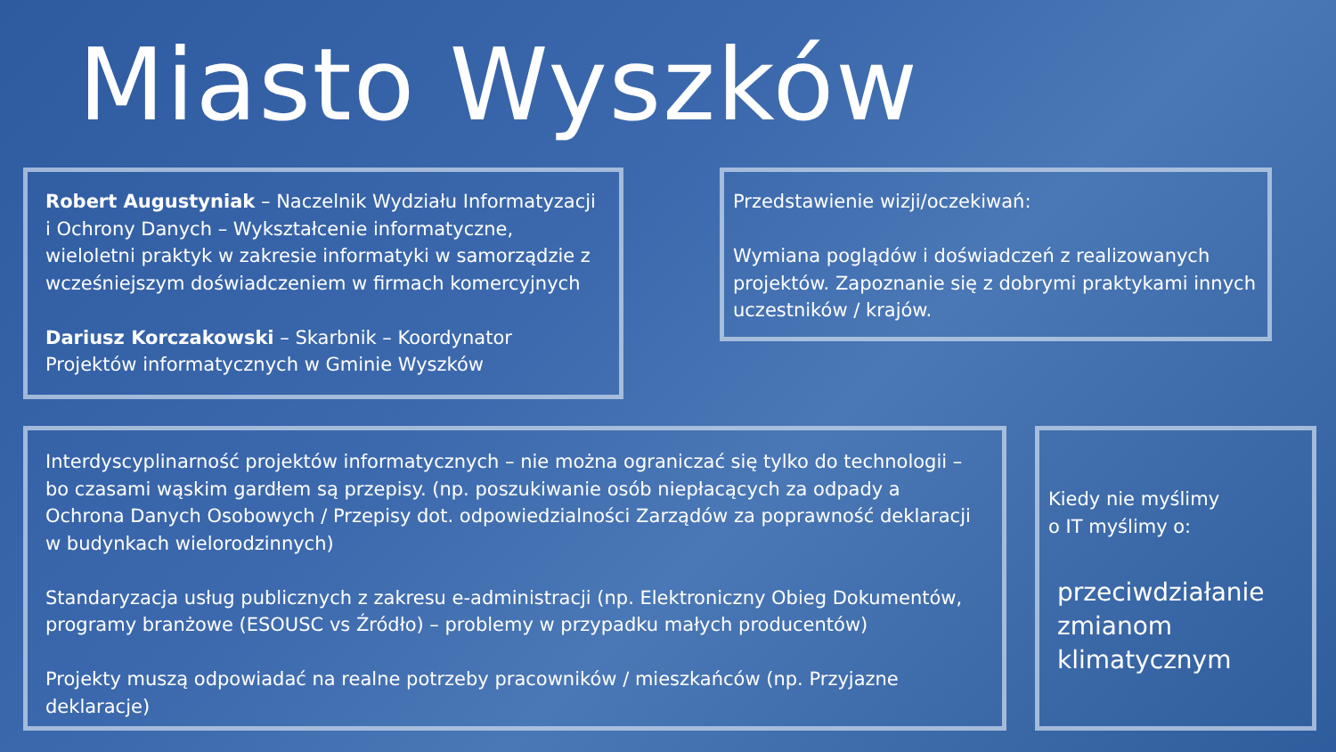Miasto Wyszków
Robert Augustyniak – Naczelnik Wydziału Informatyzacji i Ochrony Danych – Wykształcenie informatyczne, wieloletni praktyk w zakresie informatyki w samorządzie z wcześniejszym doświadczeniem w firmach komercyjnych
Dariusz Korczakowski – Skarbnik – Koordynator Projektów informatycznych w Gminie Wyszków
Przedstawienie wizji/oczekiwań:
Wymiana poglądów i doświadczeń z realizowanych projektów. Zapoznanie się z dobrymi praktykami innych uczestników / krajów.
Interdyscyplinarność projektów informatycznych – nie można ograniczać się tylko do technologii – bo czasami wąskim gardłem są przepisy. (np. poszukiwanie osób niepłacących za odpady a Ochrona Danych Osobowych / Przepisy dot. odpowiedzialności Zarządów za poprawność deklaracji w budynkach wielorodzinnych)
Standaryzacja usług publicznych z zakresu e-administracji (np. Elektroniczny Obieg Dokumentów, programy branżowe (ESOUSC vs Źródło) – problemy w przypadku małych producentów)
Projekty muszą odpowiadać na realne potrzeby pracowników / mieszkańców (np. Przyjazne deklaracje)
Kiedy nie myślimy
o IT myślimy o:
przeciwdziałanie zmianom klimatycznym